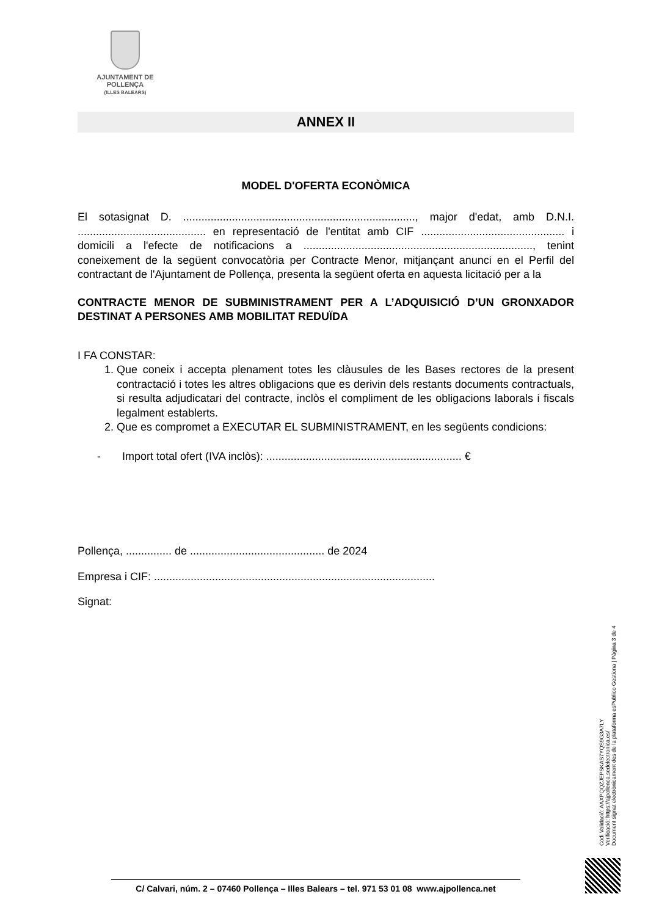AJUNTAMENT DE POLLENÇA
(ILLES BALEARS)
ANNEX II
MODEL D'OFERTA ECONÒMICA
El sotasignat D. ............................................................................, major d'edat, amb D.N.I. .......................................... en representació de l'entitat amb CIF ............................................... i domicili a l'efecte de notificacions a ..........................................................................., tenint coneixement de la següent convocatòria per Contracte Menor, mitjançant anunci en el Perfil del contractant de l'Ajuntament de Pollença, presenta la següent oferta en aquesta licitació per a la
CONTRACTE MENOR DE SUBMINISTRAMENT PER A L’ADQUISICIÓ D’UN GRONXADOR DESTINAT A PERSONES AMB MOBILITAT REDUÏDA
I FA CONSTAR:
1. Que coneix i accepta plenament totes les clàusules de les Bases rectores de la present contractació i totes les altres obligacions que es derivin dels restants documents contractuals, si resulta adjudicatari del contracte, inclòs el compliment de les obligacions laborals i fiscals legalment establerts.
2. Que es compromet a EXECUTAR EL SUBMINISTRAMENT, en les següents condicions:
- Import total ofert (IVA inclòs): ................................................................ €
Pollença, ............... de ............................................ de 2024
Empresa i CIF: ............................................................................................
Signat:
Codi Validació: AAXPQQZJEPSKAS7YQS9G3A7LY
Verificació: https://ajpollenca.sedelectronica.es/
Document signat electrònicament des de la plataforma esPublico Gestiona | Pàgina 3 de 4
C/ Calvari, núm. 2 – 07460 Pollença – Illes Balears – tel. 971 53 01 08 www.ajpollenca.net